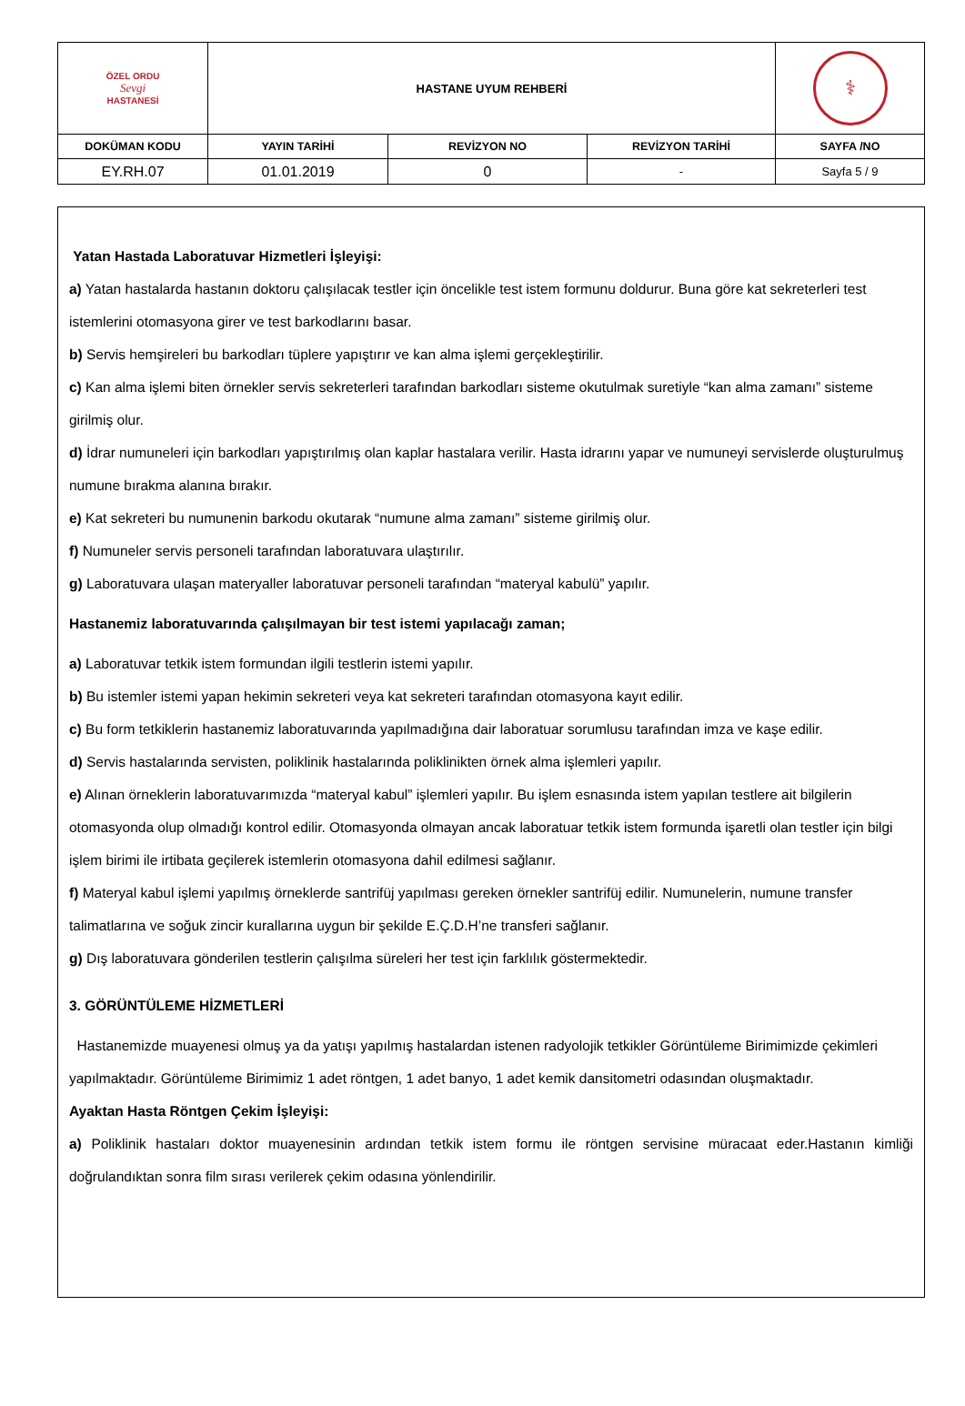| ÖZEL ORDU Sevgi HASTANESİ | HASTANE UYUM REHBERİ | | | ⚕ |
| DOKÜMAN KODU | YAYIN TARİHİ | REVİZYON NO | REVİZYON TARİHİ | SAYFA /NO |
| EY.RH.07 | 01.01.2019 | 0 | - | Sayfa 5 / 9 |
Yatan Hastada Laboratuvar Hizmetleri İşleyişi:
a) Yatan hastalarda hastanın doktoru çalışılacak testler için öncelikle test istem formunu doldurur. Buna göre kat sekreterleri test istemlerini otomasyona girer ve test barkodlarını basar.
b) Servis hemşireleri bu barkodları tüplere yapıştırır ve kan alma işlemi gerçekleştirilir.
c) Kan alma işlemi biten örnekler servis sekreterleri tarafından barkodları sisteme okutulmak suretiyle “kan alma zamanı” sisteme girilmiş olur.
d) İdrar numuneleri için barkodları yapıştırılmış olan kaplar hastalara verilir. Hasta idrarını yapar ve numuneyi servislerde oluşturulmuş numune bırakma alanına bırakır.
e) Kat sekreteri bu numunenin barkodu okutarak “numune alma zamanı” sisteme girilmiş olur.
f) Numuneler servis personeli tarafından laboratuvara ulaştırılır.
g) Laboratuvara ulaşan materyaller laboratuvar personeli tarafından “materyal kabulü” yapılır.
Hastanemiz laboratuvarında çalışılmayan bir test istemi yapılacağı zaman;
a) Laboratuvar tetkik istem formundan ilgili testlerin istemi yapılır.
b) Bu istemler istemi yapan hekimin sekreteri veya kat sekreteri tarafından otomasyona kayıt edilir.
c) Bu form tetkiklerin hastanemiz laboratuvarında yapılmadığına dair laboratuar sorumlusu tarafından imza ve kaşe edilir.
d) Servis hastalarında servisten, poliklinik hastalarında poliklinikten örnek alma işlemleri yapılır.
e) Alınan örneklerin laboratuvarımızda “materyal kabul” işlemleri yapılır. Bu işlem esnasında istem yapılan testlere ait bilgilerin otomasyonda olup olmadığı kontrol edilir. Otomasyonda olmayan ancak laboratuar tetkik istem formunda işaretli olan testler için bilgi işlem birimi ile irtibata geçilerek istemlerin otomasyona dahil edilmesi sağlanır.
f) Materyal kabul işlemi yapılmış örneklerde santrifüj yapılması gereken örnekler santrifüj edilir. Numunelerin, numune transfer talimatlarına ve soğuk zincir kurallarına uygun bir şekilde E.Ç.D.H’ne transferi sağlanır.
g) Dış laboratuvara gönderilen testlerin çalışılma süreleri her test için farklılık göstermektedir.
3. GÖRÜNTÜLEME HİZMETLERİ
Hastanemizde muayenesi olmuş ya da yatışı yapılmış hastalardan istenen radyolojik tetkikler Görüntüleme Birimimizde çekimleri yapılmaktadır. Görüntüleme Birimimiz 1 adet röntgen, 1 adet banyo, 1 adet kemik dansitometri odasından oluşmaktadır.
Ayaktan Hasta Röntgen Çekim İşleyişi:
a) Poliklinik hastaları doktor muayenesinin ardından tetkik istem formu ile röntgen servisine müracaat eder.Hastanın kimliği doğrulandıktan sonra film sırası verilerek çekim odasına yönlendirilir.